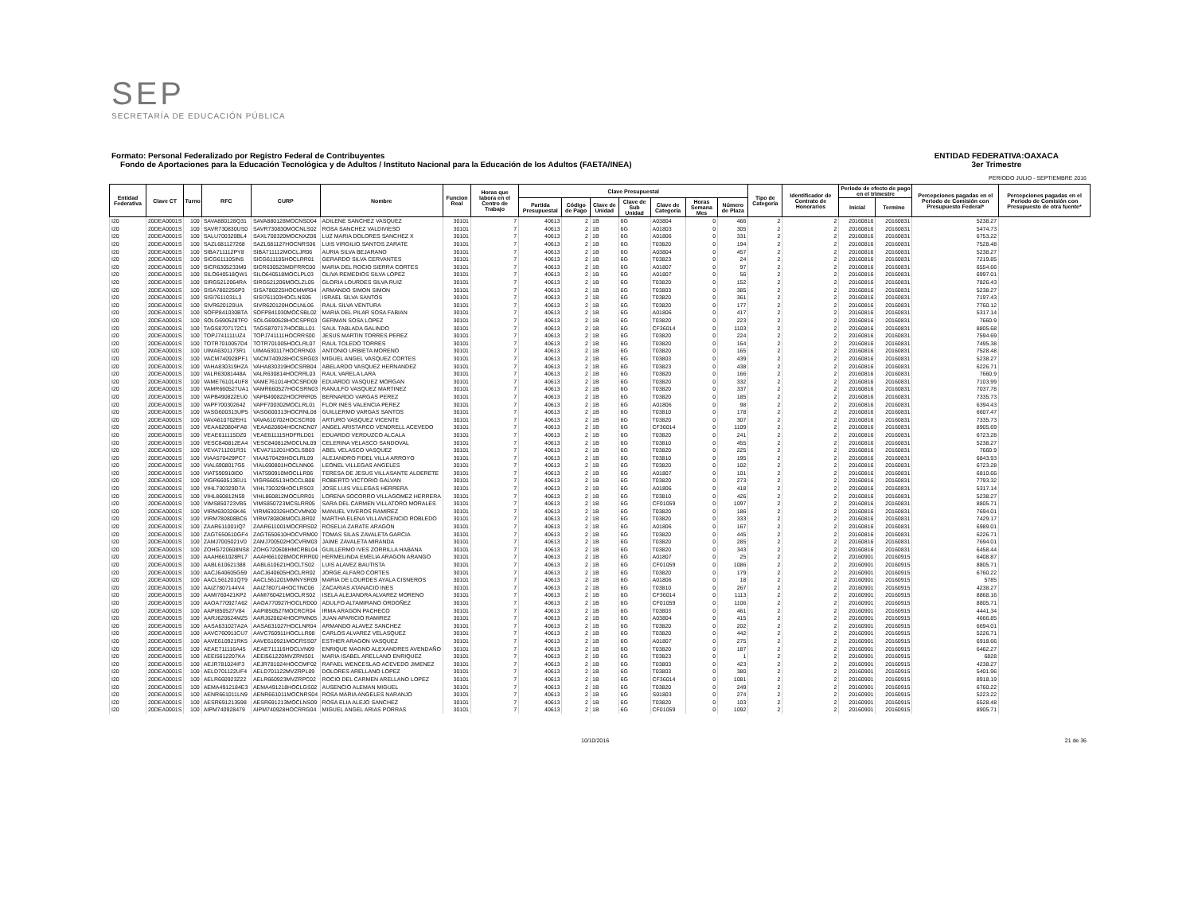SEP
SECRETARÍA DE EDUCACIÓN PÚBLICA
Formato: Personal Federalizado por Registro Federal de Contribuyentes
Fondo de Aportaciones para la Educación Tecnológica y de Adultos / Instituto Nacional para la Educación de los Adultos (FAETA/INEA)
ENTIDAD FEDERATIVA:OAXACA
3er Trimestre
PERIODO JULIO - SEPTIEMBRE 2016
| Entidad Federativa | Clave CT | Turno | RFC | CURP | Nombre | Funcion Real | Horas que labora en el Centro de Trabajo | Clave Presupuestal | | | | | | | Tipo de Categoría | Identificador de Contrato de Honorarios | Periodo de efecto de pago en el trimestre | | Percepciones pagadas en el Periodo de Comisión con Presupuesto Federal* | Percepciones pagadas en el Periodo de Comisión con Presupuesto de otra fuente* |
| --- | --- | --- | --- | --- | --- | --- | --- | --- | --- | --- | --- | --- | --- | --- | --- | --- | --- | --- | --- | --- |
| | | | | | | | | Partida Presupuestal | Código de Pago | Clave de Unidad | Clave de Sub Unidad | Clave de Categoría | Horas Semana Mes | Número de Plaza | | | Inicial | Termino | | |
| I20 | 20DEA0001S | 100 | SAVA880128Q31 | SAVA880128MOCNSD04 | ADILENE SANCHEZ VASQUEZ | 30101 | 7 | 40613 | 2 | 1B | 6G | A03804 | 0 | 466 | 2 | 2 | 20160816 | 20160831 | 5238.27 | |
| I20 | 20DEA0001S | 100 | SAVR730830US0 | SAVR730830MOCNLS02 | ROSA SANCHEZ VALDIVIESO | 30101 | 7 | 40613 | 2 | 1B | 6G | A01803 | 0 | 305 | 2 | 2 | 20160816 | 20160831 | 5474.73 | |
| I20 | 20DEA0001S | 100 | SALU700320BL4 | SAXL700320MOCNXZ06 | LUZ MARIA DOLORES SANCHEZ X | 30101 | 7 | 40613 | 2 | 1B | 6G | A01806 | 0 | 331 | 2 | 2 | 20160816 | 20160831 | 6753.22 | |
| I20 | 20DEA0001S | 100 | SAZL681127268 | SAZL681127HOCNRS06 | LUIS VIRGILIO SANTOS ZARATE | 30101 | 7 | 40613 | 2 | 1B | 6G | T03820 | 0 | 194 | 2 | 2 | 20160816 | 20160831 | 7528.48 | |
| I20 | 20DEA0001S | 100 | SIBA711112PY8 | SIBA711112MOCLJR06 | AURIA SILVA BEJARANO | 30101 | 7 | 40613 | 2 | 1B | 6G | A03804 | 0 | 457 | 2 | 2 | 20160816 | 20160831 | 5238.27 | |
| I20 | 20DEA0001S | 100 | SICG611105IN5 | SICG611105HOCLRR01 | GERARDO SILVA CERVANTES | 30101 | 7 | 40613 | 2 | 1B | 6G | T03823 | 0 | 24 | 2 | 2 | 20160816 | 20160831 | 7219.85 | |
| I20 | 20DEA0001S | 100 | SICR6305233M0 | SICR630523MDFRRC00 | MARIA DEL ROCIO SIERRA CORTES | 30101 | 7 | 40613 | 2 | 1B | 6G | A01807 | 0 | 97 | 2 | 2 | 20160816 | 20160831 | 6554.66 | |
| I20 | 20DEA0001S | 100 | SILO640518QW1 | SILO640518MOCLPL03 | OLIVA REMEDIOS SILVA LOPEZ | 30101 | 7 | 40613 | 2 | 1B | 6G | A01807 | 0 | 56 | 2 | 2 | 20160816 | 20160831 | 6997.01 | |
| I20 | 20DEA0001S | 100 | SIRG5212064RA | SIRG521206MOCLZL05 | GLORIA LOURDES SILVA RUIZ | 30101 | 7 | 40613 | 2 | 1B | 6G | T03820 | 0 | 152 | 2 | 2 | 20160816 | 20160831 | 7826.43 | |
| I20 | 20DEA0001S | 100 | SISA7802256P3 | SISA780225HOCMMR04 | ARMANDO SIMON SIMON | 30101 | 7 | 40613 | 2 | 1B | 6G | T03803 | 0 | 385 | 2 | 2 | 20160816 | 20160831 | 5238.27 | |
| I20 | 20DEA0001S | 100 | SISI7611031L3 | SISI761103HOCLNS05 | ISRAEL SILVA SANTOS | 30101 | 7 | 40613 | 2 | 1B | 6G | T03820 | 0 | 361 | 2 | 2 | 20160816 | 20160831 | 7197.43 | |
| I20 | 20DEA0001S | 100 | SIVR620120UA | SIVR620120HOCLNL06 | RAUL SILVA VENTURA | 30101 | 7 | 40613 | 2 | 1B | 6G | T03820 | 0 | 177 | 2 | 2 | 20160816 | 20160831 | 7760.12 | |
| I20 | 20DEA0001S | 100 | SOFP841030BTA | SOFP841030MOCSBL02 | MARIA DEL PILAR SOSA FABIAN | 30101 | 7 | 40613 | 2 | 1B | 6G | A01806 | 0 | 417 | 2 | 2 | 20160816 | 20160831 | 5317.14 | |
| I20 | 20DEA0001S | 100 | SOLG690528TF0 | SOLG690528HOCSPR03 | GERMAN SOSA LOPEZ | 30101 | 7 | 40613 | 2 | 1B | 6G | T03820 | 0 | 223 | 2 | 2 | 20160816 | 20160831 | 7660.9 | |
| I20 | 20DEA0001S | 100 | TAGS8707172C1 | TAGS870717HOCBLL01 | SAUL TABLADA GALINDO | 30101 | 7 | 40613 | 2 | 1B | 6G | CF36014 | 0 | 1103 | 2 | 2 | 20160816 | 20160831 | 8805.68 | |
| I20 | 20DEA0001S | 100 | TOPJ741111UZ4 | TOPJ741111HOCRRS00 | JESUS MARTIN TORRES PEREZ | 30101 | 7 | 40613 | 2 | 1B | 6G | T03820 | 0 | 224 | 2 | 2 | 20160816 | 20160831 | 7594.69 | |
| I20 | 20DEA0001S | 100 | TOTR7010057D4 | TOTR701005HOCLRL07 | RAUL TOLEDO TORRES | 30101 | 7 | 40613 | 2 | 1B | 6G | T03820 | 0 | 164 | 2 | 2 | 20160816 | 20160831 | 7495.38 | |
| I20 | 20DEA0001S | 100 | UIMA6301173R1 | UIMA630117HOCRRN03 | ANTONIO URBIETA MORENO | 30101 | 7 | 40613 | 2 | 1B | 6G | T03820 | 0 | 165 | 2 | 2 | 20160816 | 20160831 | 7528.48 | |
| I20 | 20DEA0001S | 100 | VACM740928PF1 | VACM740928HOCSRG03 | MIGUEL ANGEL VASQUEZ CORTES | 30101 | 7 | 40613 | 2 | 1B | 6G | T03803 | 0 | 439 | 2 | 2 | 20160816 | 20160831 | 5238.27 | |
| I20 | 20DEA0001S | 100 | VAHA830319HZA | VAHA830319HOCSRB04 | ABELARDO VASQUEZ HERNANDEZ | 30101 | 7 | 40613 | 2 | 1B | 6G | T03823 | 0 | 438 | 2 | 2 | 20160816 | 20160831 | 6226.71 | |
| I20 | 20DEA0001S | 100 | VALR63081448A | VALR630814HOCRRL03 | RAUL VARELA LARA | 30101 | 7 | 40613 | 2 | 1B | 6G | T03820 | 0 | 166 | 2 | 2 | 20160816 | 20160831 | 7660.9 | |
| I20 | 20DEA0001S | 100 | VAME761014UF8 | VAME761014HOCSRD09 | EDUARDO VASQUEZ MORGAN | 30101 | 7 | 40613 | 2 | 1B | 6G | T03820 | 0 | 332 | 2 | 2 | 20160816 | 20160831 | 7103.99 | |
| I20 | 20DEA0001S | 100 | VAMR660527UA1 | VAMR660527HOCSRN03 | RANULFO VASQUEZ MARTINEZ | 30101 | 7 | 40613 | 2 | 1B | 6G | T03820 | 0 | 337 | 2 | 2 | 20160816 | 20160831 | 7037.78 | |
| I20 | 20DEA0001S | 100 | VAPB490822EU0 | VAPB490822HOCRRR05 | BERNARDO VARGAS PEREZ | 30101 | 7 | 40613 | 2 | 1B | 6G | T03820 | 0 | 185 | 2 | 2 | 20160816 | 20160831 | 7335.73 | |
| I20 | 20DEA0001S | 100 | VAPF700302642 | VAPF700302MOCLRL01 | FLOR INES VALENCIA PEREZ | 30101 | 7 | 40613 | 2 | 1B | 6G | A01806 | 0 | 98 | 2 | 2 | 20160816 | 20160831 | 6394.43 | |
| I20 | 20DEA0001S | 100 | VASG600313UP5 | VASG600313HOCRNL08 | GUILLERMO VARGAS SANTOS | 30101 | 7 | 40613 | 2 | 1B | 6G | T03810 | 0 | 178 | 2 | 2 | 20160816 | 20160831 | 6607.47 | |
| I20 | 20DEA0001S | 100 | VAVA610702EH1 | VAVA610702HOCSCR00 | ARTURO VASQUEZ VICENTE | 30101 | 7 | 40613 | 2 | 1B | 6G | T03820 | 0 | 307 | 2 | 2 | 20160816 | 20160831 | 7335.73 | |
| I20 | 20DEA0001S | 100 | VEAA620804FA8 | VEAA620804HOCNCN07 | ANGEL ARISTARCO VENDRELL ACEVEDO | 30101 | 7 | 40613 | 2 | 1B | 6G | CF36014 | 0 | 1109 | 2 | 2 | 20160816 | 20160831 | 8905.69 | |
| I20 | 20DEA0001S | 100 | VEAE611115DZ0 | VEAE611115HDFRLD01 | EDUARDO VERDUZCO ALCALA | 30101 | 7 | 40613 | 2 | 1B | 6G | T03820 | 0 | 241 | 2 | 2 | 20160816 | 20160831 | 6723.28 | |
| I20 | 20DEA0001S | 100 | VESC840812EA4 | VESC840812MOCLNL09 | CELERINA VELASCO SANDOVAL | 30101 | 7 | 40613 | 2 | 1B | 6G | T03810 | 0 | 455 | 2 | 2 | 20160816 | 20160831 | 5238.27 | |
| I20 | 20DEA0001S | 100 | VEVA711201R31 | VEVA711201HOCLSB03 | ABEL VELASCO VASQUEZ | 30101 | 7 | 40613 | 2 | 1B | 6G | T03820 | 0 | 225 | 2 | 2 | 20160816 | 20160831 | 7660.9 | |
| I20 | 20DEA0001S | 100 | VIAA570429PC7 | VIAA570429HOCLRL09 | ALEJANDRO FIDEL VILLA ARROYO | 30101 | 7 | 40613 | 2 | 1B | 6G | T03810 | 0 | 195 | 2 | 2 | 20160816 | 20160831 | 6843.93 | |
| I20 | 20DEA0001S | 100 | VIAL6908017G5 | VIAL690801HOCLNN06 | LEONEL VILLEGAS ANGELES | 30101 | 7 | 40613 | 2 | 1B | 6G | T03820 | 0 | 102 | 2 | 2 | 20160816 | 20160831 | 6723.28 | |
| I20 | 20DEA0001S | 100 | VIAT590910ID0 | VIAT590910MOCLLR06 | TERESA DE JESUS VILLASANTE ALDERETE | 30101 | 7 | 40613 | 2 | 1B | 6G | A01807 | 0 | 101 | 2 | 2 | 20160816 | 20160831 | 6810.66 | |
| I20 | 20DEA0001S | 100 | VIGR660513EU1 | VIGR660513HOCCLB08 | ROBERTO VICTORIO GALVAN | 30101 | 7 | 40613 | 2 | 1B | 6G | T03820 | 0 | 273 | 2 | 2 | 20160816 | 20160831 | 7793.32 | |
| I20 | 20DEA0001S | 100 | VIHL730329D7A | VIHL730329HOCLRS03 | JOSE LUIS VILLEGAS HERRERA | 30101 | 7 | 40613 | 2 | 1B | 6G | A01806 | 0 | 418 | 2 | 2 | 20160816 | 20160831 | 5317.14 | |
| I20 | 20DEA0001S | 100 | VIHL860812N59 | VIHL860812MOCLRR01 | LORENA SOCORRO VILLAGOMEZ HERRERA | 30101 | 7 | 40613 | 2 | 1B | 6G | T03810 | 0 | 426 | 2 | 2 | 20160816 | 20160831 | 5238.27 | |
| I20 | 20DEA0001S | 100 | VIMS850723VB5 | VIMS850723MCSLRR05 | SARA DEL CARMEN VILLATORO MORALES | 30101 | 7 | 40613 | 2 | 1B | 6G | CF01059 | 0 | 1097 | 2 | 2 | 20160816 | 20160831 | 8805.71 | |
| I20 | 20DEA0001S | 100 | VIRM630326K46 | VIRM630326HOCVMN00 | MANUEL VIVEROS RAMIREZ | 30101 | 7 | 40613 | 2 | 1B | 6G | T03820 | 0 | 186 | 2 | 2 | 20160816 | 20160831 | 7694.01 | |
| I20 | 20DEA0001S | 100 | VIRM780808BC6 | VIRM780808MOCLBR02 | MARTHA ELENA VILLAVICENCIO ROBLEDO | 30101 | 7 | 40613 | 2 | 1B | 6G | T03820 | 0 | 333 | 2 | 2 | 20160816 | 20160831 | 7429.17 | |
| I20 | 20DEA0001S | 100 | ZAAR611001IQ7 | ZAAR611001MOCRRS02 | ROSELIA ZARATE ARAGON | 30101 | 7 | 40613 | 2 | 1B | 6G | A01806 | 0 | 167 | 2 | 2 | 20160816 | 20160831 | 6989.01 | |
| I20 | 20DEA0001S | 100 | ZAGT650610GF4 | ZAGT650610HOCVRM00 | TOMAS SILAS ZAVALETA GARCIA | 30101 | 7 | 40613 | 2 | 1B | 6G | T03820 | 0 | 445 | 2 | 2 | 20160816 | 20160831 | 6226.71 | |
| I20 | 20DEA0001S | 100 | ZAMJ7005021V0 | ZAMJ700502HOCVRM03 | JAIME ZAVALETA MIRANDA | 30101 | 7 | 40613 | 2 | 1B | 6G | T03820 | 0 | 285 | 2 | 2 | 20160816 | 20160831 | 7694.01 | |
| I20 | 20DEA0001S | 100 | ZOHG720608NS8 | ZOHG720608HMCRBL04 | GUILLERMO IVES ZORRILLA HABANA | 30101 | 7 | 40613 | 2 | 1B | 6G | T03820 | 0 | 343 | 2 | 2 | 20160816 | 20160831 | 6458.44 | |
| I20 | 20DEA0001S | 100 | AAAH661028RL7 | AAAH661028MOCRRR00 | HERMELINDA EMELIA ARAGON ARANGO | 30101 | 7 | 40613 | 2 | 1B | 6G | A01807 | 0 | 25 | 2 | 2 | 20160901 | 20160915 | 6408.87 | |
| I20 | 20DEA0001S | 100 | AABL610621388 | AABL610621HOCLTS02 | LUIS ALAVEZ BAUTISTA | 30101 | 7 | 40613 | 2 | 1B | 6G | CF01059 | 0 | 1086 | 2 | 2 | 20160901 | 20160915 | 8805.71 | |
| I20 | 20DEA0001S | 100 | AACJ640605G59 | AACJ640605HOCLRR02 | JORGE ALFARO CORTES | 30101 | 7 | 40613 | 2 | 1B | 6G | T03820 | 0 | 179 | 2 | 2 | 20160901 | 20160915 | 6760.22 | |
| I20 | 20DEA0001S | 100 | AACL561201QT9 | AACL561201MMNYSR09 | MARIA DE LOURDES AYALA CISNEROS | 30101 | 7 | 40613 | 2 | 1B | 6G | A01806 | 0 | 18 | 2 | 2 | 20160901 | 20160915 | 5785 | |
| I20 | 20DEA0001S | 100 | AAIZ7807144V4 | AAIZ780714HOCTNC06 | ZACARIAS ATANACIO INES | 30101 | 7 | 40613 | 2 | 1B | 6G | T03810 | 0 | 267 | 2 | 2 | 20160901 | 20160915 | 4238.27 | |
| I20 | 20DEA0001S | 100 | AAMI760421KP2 | AAMI760421MOCLRS02 | ISELA ALEJANDRA ALVAREZ MORENO | 30101 | 7 | 40613 | 2 | 1B | 6G | CF36014 | 0 | 1113 | 2 | 2 | 20160901 | 20160915 | 8868.16 | |
| I20 | 20DEA0001S | 100 | AAOA770927A62 | AAOA770927HOCLRD00 | ADULFO ALTAMIRANO ORDOÑEZ | 30101 | 7 | 40613 | 2 | 1B | 6G | CF01059 | 0 | 1106 | 2 | 2 | 20160901 | 20160915 | 8805.71 | |
| I20 | 20DEA0001S | 100 | AAPI850527V84 | AAPI850527MOCRCR04 | IRMA ARAGON PACHECO | 30101 | 7 | 40613 | 2 | 1B | 6G | T03803 | 0 | 461 | 2 | 2 | 20160901 | 20160915 | 4441.34 | |
| I20 | 20DEA0001S | 100 | AARJ620624MZ5 | AARJ620624HOCPMN05 | JUAN APARICIO RAMIREZ | 30101 | 7 | 40613 | 2 | 1B | 6G | A03804 | 0 | 415 | 2 | 2 | 20160901 | 20160915 | 4666.85 | |
| I20 | 20DEA0001S | 100 | AASA631027A2A | AASA631027HOCLNR04 | ARMANDO ALAVEZ SANCHEZ | 30101 | 7 | 40613 | 2 | 1B | 6G | T03820 | 0 | 202 | 2 | 2 | 20160901 | 20160915 | 6694.01 | |
| I20 | 20DEA0001S | 100 | AAVC760911CU7 | AAVC760911HOCLLR08 | CARLOS ALVAREZ VELASQUEZ | 30101 | 7 | 40613 | 2 | 1B | 6G | T03820 | 0 | 442 | 2 | 2 | 20160901 | 20160915 | 5226.71 | |
| I20 | 20DEA0001S | 100 | AAVE610921RK5 | AAVE610921MOCRSS07 | ESTHER ARAGON VASQUEZ | 30101 | 7 | 40613 | 2 | 1B | 6G | A01807 | 0 | 275 | 2 | 2 | 20160901 | 20160915 | 6918.66 | |
| I20 | 20DEA0001S | 100 | AEAE711116A45 | AEAE711116HOCLVN09 | ENRIQUE MAGNO ALEXANDRES AVENDAÑO | 30101 | 7 | 40613 | 2 | 1B | 6G | T03820 | 0 | 187 | 2 | 2 | 20160901 | 20160915 | 6462.27 | |
| I20 | 20DEA0001S | 100 | AEEI5612207KA | AEEI561220MVZRNS01 | MARIA ISABEL ARELLANO ENRIQUEZ | 30101 | 7 | 40613 | 2 | 1B | 6G | T03823 | 0 | 1 | 2 | 2 | 20160901 | 20160915 | 6828 | |
| I20 | 20DEA0001S | 100 | AEJR781024IF3 | AEJR781024HOCCMF02 | RAFAEL WENCESLAO ACEVEDO JIMENEZ | 30101 | 7 | 40613 | 2 | 1B | 6G | T03803 | 0 | 423 | 2 | 2 | 20160901 | 20160915 | 4238.27 | |
| I20 | 20DEA0001S | 100 | AELD701122UF4 | AELD701122MVZRPL09 | DOLORES ARELLANO LOPEZ | 30101 | 7 | 40613 | 2 | 1B | 6G | T03803 | 0 | 380 | 2 | 2 | 20160901 | 20160915 | 5401.96 | |
| I20 | 20DEA0001S | 100 | AELR660923Z22 | AELR660923MVZRPC02 | ROCIO DEL CARMEN ARELLANO LOPEZ | 30101 | 7 | 40613 | 2 | 1B | 6G | CF36014 | 0 | 1081 | 2 | 2 | 20160901 | 20160915 | 8918.19 | |
| I20 | 20DEA0001S | 100 | AEMA4912184E3 | AEMA491218HOCLGS02 | AUSENCIO ALEMAN MIGUEL | 30101 | 7 | 40613 | 2 | 1B | 6G | T03820 | 0 | 249 | 2 | 2 | 20160901 | 20160915 | 6760.22 | |
| I20 | 20DEA0001S | 100 | AENR661011LN9 | AENR661011MOCNRS04 | ROSA MARIA ANGELES NARANJO | 30101 | 7 | 40613 | 2 | 1B | 6G | S01803 | 0 | 274 | 2 | 2 | 20160901 | 20160915 | 5223.22 | |
| I20 | 20DEA0001S | 100 | AESR691213598 | AESR691213MOCLNS09 | ROSA ELIA ALEJO SANCHEZ | 30101 | 7 | 40613 | 2 | 1B | 6G | T03820 | 0 | 103 | 2 | 2 | 20160901 | 20160915 | 6528.48 | |
| I20 | 20DEA0001S | 100 | AIPM740928479 | AIPM740928HOCRRG04 | MIGUEL ANGEL ARIAS PORRAS | 30101 | 7 | 40613 | 2 | 1B | 6G | CF01059 | 0 | 1092 | 2 | 2 | 20160901 | 20160915 | 8905.71 | |
10/10/2016 21 de 36